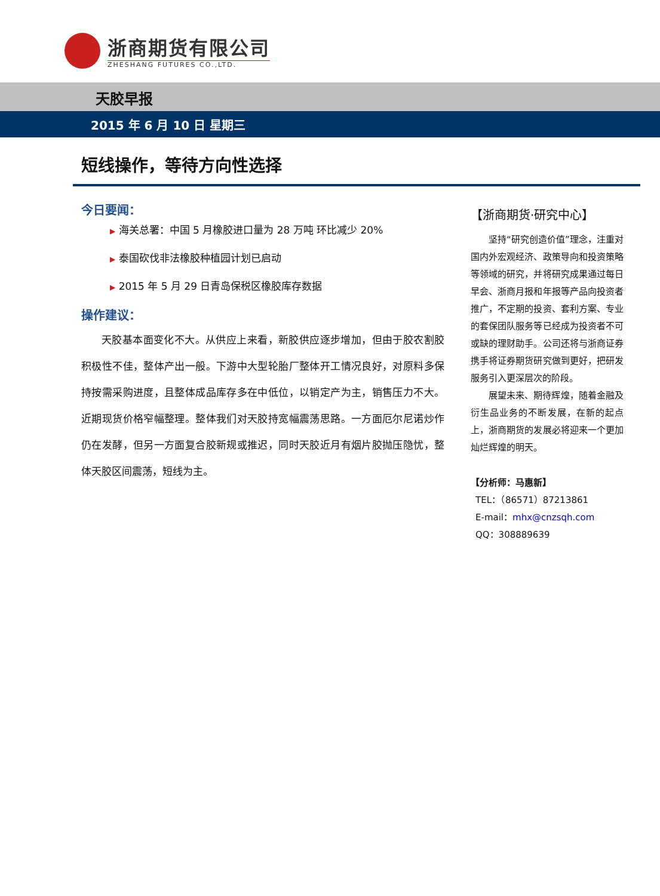浙商期货有限公司
ZHESHANG FUTURES CO.,LTD.
天胶早报
2015 年 6 月 10 日 星期三
短线操作，等待方向性选择
今日要闻：
▶ 海关总署：中国 5 月橡胶进口量为 28 万吨 环比减少 20%
▶ 泰国砍伐非法橡胶种植园计划已启动
▶ 2015 年 5 月 29 日青岛保税区橡胶库存数据
操作建议：
天胶基本面变化不大。从供应上来看，新胶供应逐步增加，但由于胶农割胶积极性不佳，整体产出一般。下游中大型轮胎厂整体开工情况良好，对原料多保持按需采购进度，且整体成品库存多在中低位，以销定产为主，销售压力不大。近期现货价格窄幅整理。整体我们对天胶持宽幅震荡思路。一方面厄尔尼诺炒作仍在发酵，但另一方面复合胶新规或推迟，同时天胶近月有烟片胶抛压隐忧，整体天胶区间震荡，短线为主。
【浙商期货·研究中心】
坚持“研究创造价值”理念，注重对国内外宏观经济、政策导向和投资策略等领域的研究，并将研究成果通过每日早会、浙商月报和年报等产品向投资者推广，不定期的投资、套利方案、专业的套保团队服务等已经成为投资者不可或缺的理财助手。公司还将与浙商证券携手将证券期货研究做到更好，把研发服务引入更深层次的阶段。
展望未来、期待辉煌，随着金融及衍生品业务的不断发展，在新的起点上，浙商期货的发展必将迎来一个更加灿烂辉煌的明天。
【分析师：马惠新】
TEL：（86571）87213861
E-mail：mhx@cnzsqh.com
QQ：308889639